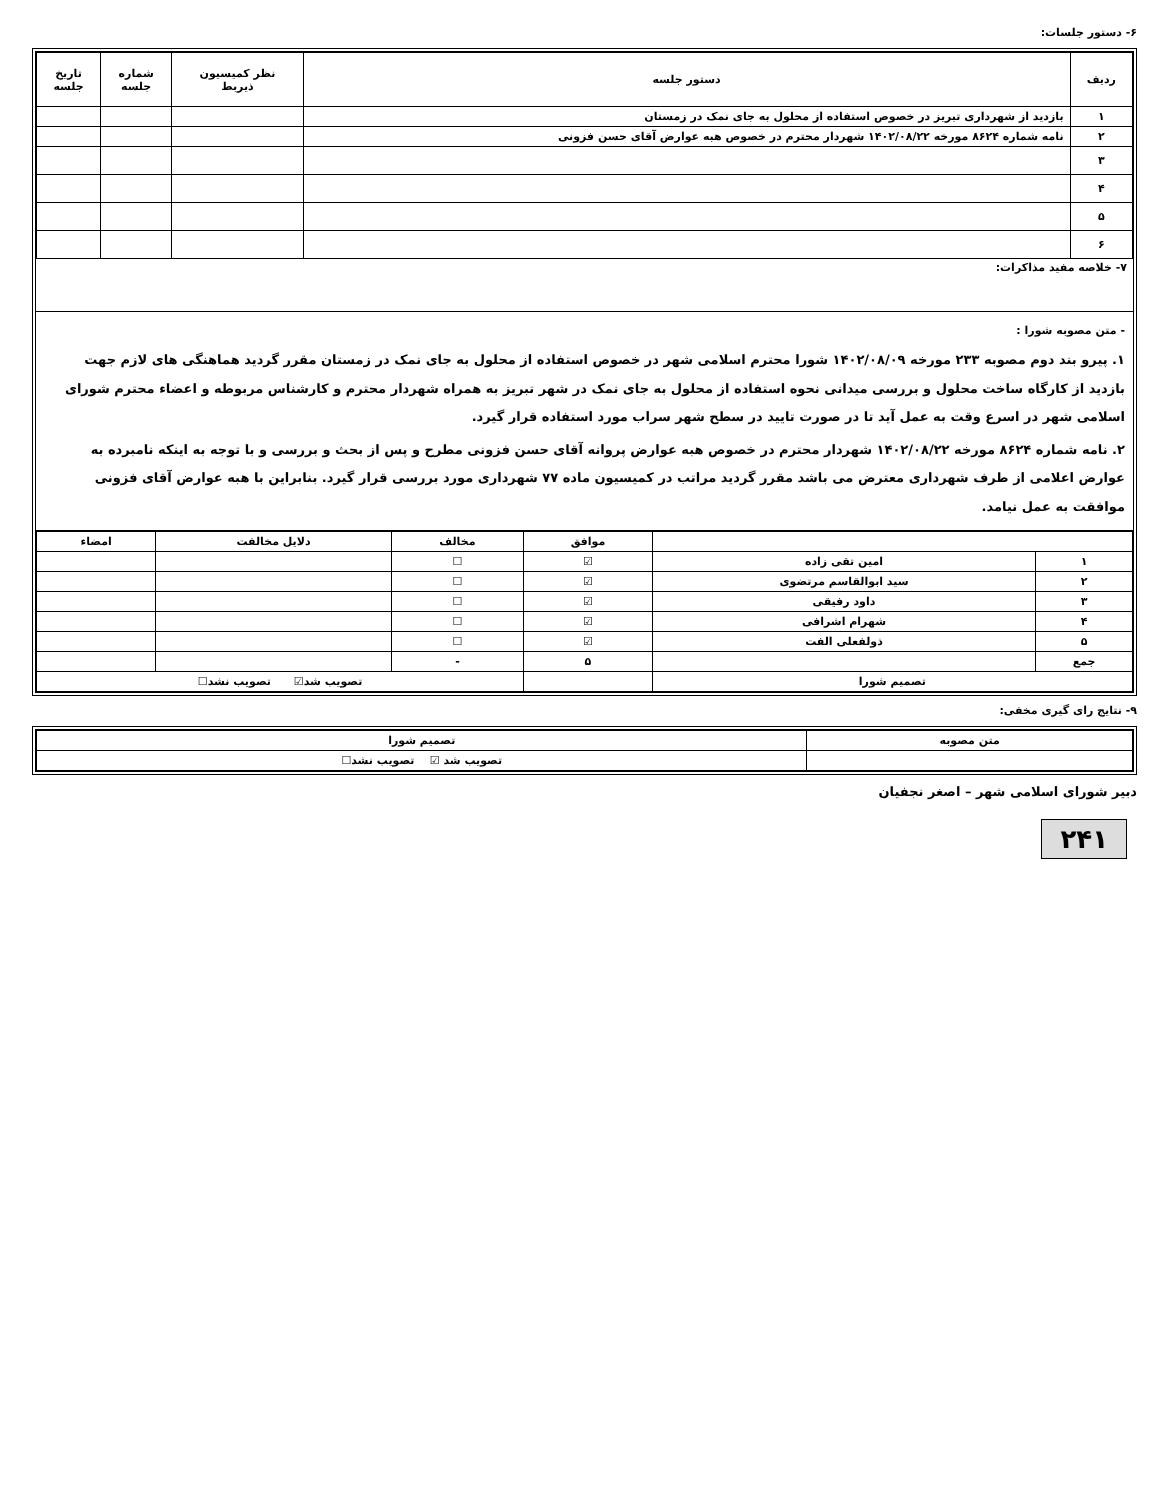۶- دستور جلسات:
| ردیف | دستور جلسه | نظر کمیسیون ذیربط | شماره جلسه | تاریخ جلسه |
| --- | --- | --- | --- | --- |
| ۱ | بازدید از شهرداری تبریز در خصوص استفاده از محلول به جای نمک در زمستان | | | |
| ۲ | نامه شماره ۸۶۲۴ مورخه ۱۴۰۲/۰۸/۲۲ شهردار محترم در خصوص هبه عوارض آقای حسن فزونی | | | |
| ۳ | | | | |
| ۴ | | | | |
| ۵ | | | | |
| ۶ | | | | |
۷- خلاصه مفید مذاکرات:
- متن مصوبه شورا :
۱. پیرو بند دوم مصوبه ۲۳۳ مورخه ۱۴۰۲/۰۸/۰۹ شورا محترم اسلامی شهر در خصوص استفاده از محلول به جای نمک در زمستان مقرر گردید هماهنگی های لازم جهت بازدید از کارگاه ساخت محلول و بررسی میدانی نحوه استفاده از محلول به جای نمک در شهر تبریز به همراه شهردار محترم و کارشناس مربوطه و اعضاء محترم شورای اسلامی شهر در اسرع وقت به عمل آید تا در صورت تایید در سطح شهر سراب مورد استفاده قرار گیرد.
۲. نامه شماره ۸۶۲۴ مورخه ۱۴۰۲/۰۸/۲۲ شهردار محترم در خصوص هبه عوارض پروانه آقای حسن فزونی مطرح و پس از بحث و بررسی و با توجه به اینکه نامبرده به عوارض اعلامی از طرف شهرداری معترض می باشد مقرر گردید مراتب در کمیسیون ماده ۷۷ شهرداری مورد بررسی قرار گیرد. بنابراین با هبه عوارض آقای فزونی موافقت به عمل نیامد.
| | | موافق | مخالف | دلایل مخالفت | امضاء |
| --- | --- | --- | --- | --- | --- |
| ۱ | امین تقی زاده | ☑ | ☐ | | |
| ۲ | سید ابوالقاسم مرتضوی | ☑ | ☐ | | |
| ۳ | داود رفیقی | ☑ | ☐ | | |
| ۴ | شهرام اشرافی | ☑ | ☐ | | |
| ۵ | ذولفعلی الفت | ☑ | ☐ | | |
| جمع | | ۵ | - | | |
| تصمیم شورا | | | تصویب شد☑ تصویب نشد☐ | | |
۹- نتایج رای گیری مخفی:
| متن مصوبه | تصمیم شورا |
| --- | --- |
| | تصویب شد ☑ تصویب نشد☐ |
دبیر شورای اسلامی شهر – اصغر نجفیان
۲۴۱